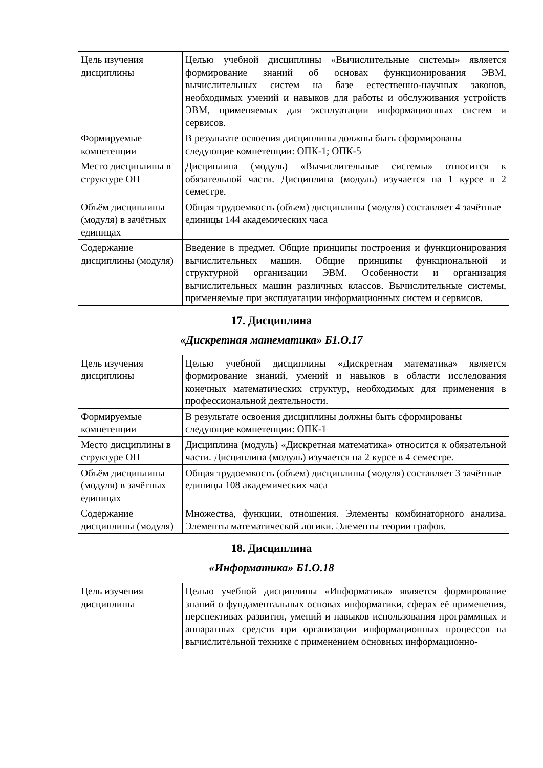| Цель изучения дисциплины | Целью учебной дисциплины «Вычислительные системы» является формирование знаний об основах функционирования ЭВМ, вычислительных систем на базе естественно-научных законов, необходимых умений и навыков для работы и обслуживания устройств ЭВМ, применяемых для эксплуатации информационных систем и сервисов. |
| Формируемые компетенции | В результате освоения дисциплины должны быть сформированы следующие компетенции: ОПК-1; ОПК-5 |
| Место дисциплины в структуре ОП | Дисциплина (модуль) «Вычислительные системы» относится к обязательной части. Дисциплина (модуль) изучается на 1 курсе в 2 семестре. |
| Объём дисциплины (модуля) в зачётных единицах | Общая трудоемкость (объем) дисциплины (модуля) составляет 4 зачётные единицы 144 академических часа |
| Содержание дисциплины (модуля) | Введение в предмет. Общие принципы построения и функционирования вычислительных машин. Общие принципы функциональной и структурной организации ЭВМ. Особенности и организация вычислительных машин различных классов. Вычислительные системы, применяемые при эксплуатации информационных систем и сервисов. |
17. Дисциплина
«Дискретная математика» Б1.О.17
| Цель изучения дисциплины | Целью учебной дисциплины «Дискретная математика» является формирование знаний, умений и навыков в области исследования конечных математических структур, необходимых для применения в профессиональной деятельности. |
| Формируемые компетенции | В результате освоения дисциплины должны быть сформированы следующие компетенции: ОПК-1 |
| Место дисциплины в структуре ОП | Дисциплина (модуль) «Дискретная математика» относится к обязательной части. Дисциплина (модуль) изучается на 2 курсе в 4 семестре. |
| Объём дисциплины (модуля) в зачётных единицах | Общая трудоемкость (объем) дисциплины (модуля) составляет 3 зачётные единицы 108 академических часа |
| Содержание дисциплины (модуля) | Множества, функции, отношения. Элементы комбинаторного анализа. Элементы математической логики. Элементы теории графов. |
18. Дисциплина
«Информатика» Б1.О.18
| Цель изучения дисциплины | Целью учебной дисциплины «Информатика» является формирование знаний о фундаментальных основах информатики, сферах её применения, перспективах развития, умений и навыков использования программных и аппаратных средств при организации информационных процессов на вычислительной технике с применением основных информационно- |